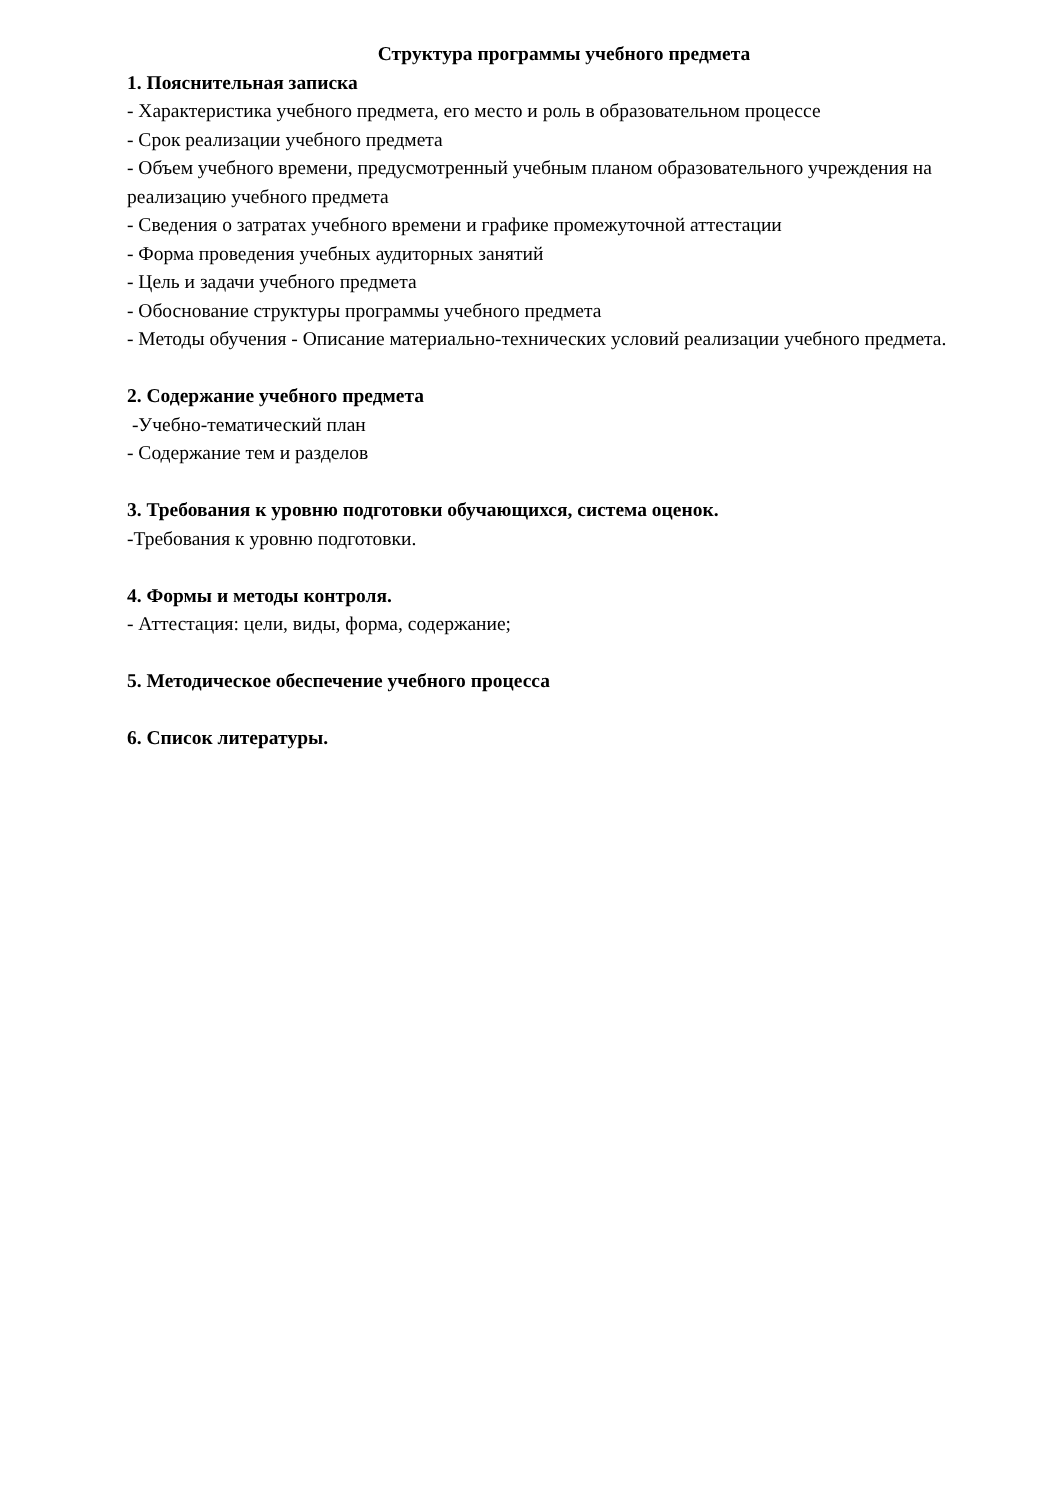Структура программы учебного предмета
1. Пояснительная записка
- Характеристика учебного предмета, его место и роль в образовательном процессе
- Срок реализации учебного предмета
- Объем учебного времени, предусмотренный учебным планом образовательного учреждения на реализацию учебного предмета
- Сведения о затратах учебного времени и графике промежуточной аттестации
- Форма проведения учебных аудиторных занятий
- Цель и задачи учебного предмета
- Обоснование структуры программы учебного предмета
- Методы обучения - Описание материально-технических условий реализации учебного предмета.
2. Содержание учебного предмета
-Учебно-тематический план
- Содержание тем и разделов
3. Требования к уровню подготовки обучающихся, система оценок.
-Требования к уровню подготовки.
4. Формы и методы контроля.
- Аттестация: цели, виды, форма, содержание;
5. Методическое обеспечение учебного процесса
6. Список литературы.